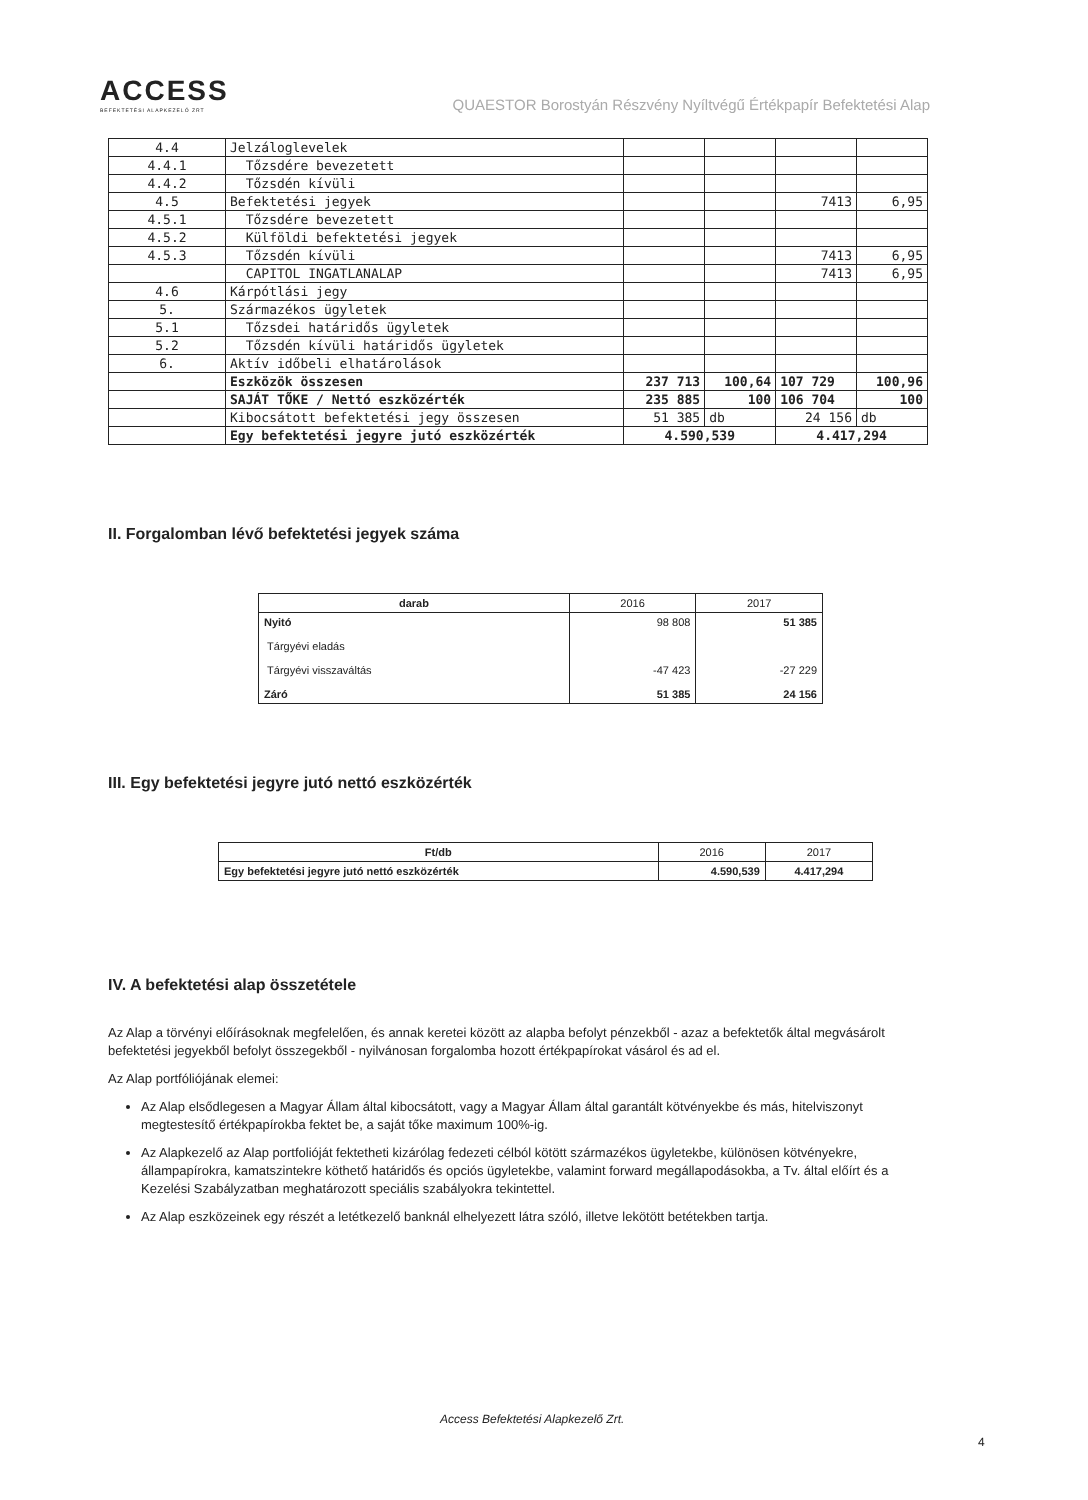ACCESS
BEFEKTETÉSI ALAPKEZELŐ ZRT
QUAESTOR Borostyán Részvény Nyíltvégű Értékpapír Befektetési Alap
| 4.4 | Jelzáloglevelek | | | | |
| 4.4.1 | Tőzsdére bevezetett | | | | |
| 4.4.2 | Tőzsdén kívüli | | | | |
| 4.5 | Befektetési jegyek | | | 7413 | 6,95 |
| 4.5.1 | Tőzsdére bevezetett | | | | |
| 4.5.2 | Külföldi befektetési jegyek | | | | |
| 4.5.3 | Tőzsdén kívüli | | | 7413 | 6,95 |
| | CAPITOL INGATLANALAP | | | 7413 | 6,95 |
| 4.6 | Kárpótlási jegy | | | | |
| 5. | Származékos ügyletek | | | | |
| 5.1 | Tőzsdei határidős ügyletek | | | | |
| 5.2 | Tőzsdén kívüli határidős ügyletek | | | | |
| 6. | Aktív időbeli elhatárolások | | | | |
| | Eszközök összesen | 237 713 | 100,64 | 107 729 | 100,96 |
| | SAJÁT TŐKE / Nettó eszközérték | 235 885 | 100 | 106 704 | 100 |
| | Kibocsátott befektetési jegy összesen | 51 385 | db | 24 156 | db |
| | Egy befektetési jegyre jutó eszközérték | 4.590,539 | | 4.417,294 | |
II. Forgalomban lévő befektetési jegyek száma
| darab | 2016 | 2017 |
| --- | --- | --- |
| Nyitó Tárgyévi eladás Tárgyévi visszaváltás Záró | 98 808 -47 423 51 385 | 51 385 -27 229 24 156 |
III. Egy befektetési jegyre jutó nettó eszközérték
| Ft/db | 2016 | 2017 |
| --- | --- | --- |
| Egy befektetési jegyre jutó nettó eszközérték | 4.590,539 | 4.417,294 |
IV. A befektetési alap összetétele
Az Alap a törvényi előírásoknak megfelelően, és annak keretei között az alapba befolyt pénzekből - azaz a befektetők által megvásárolt befektetési jegyekből befolyt összegekből - nyilvánosan forgalomba hozott értékpapírokat vásárol és ad el.
Az Alap portfóliójának elemei:
Az Alap elsődlegesen a Magyar Állam által kibocsátott, vagy a Magyar Állam által garantált kötvényekbe és más, hitelviszonyt megtestesítő értékpapírokba fektet be, a saját tőke maximum 100%-ig.
Az Alapkezelő az Alap portfolióját fektetheti kizárólag fedezeti célból kötött származékos ügyletekbe, különösen kötvényekre, állampapírokra, kamatszintekre köthető határidős és opciós ügyletekbe, valamint forward megállapodásokba, a Tv. által előírt és a Kezelési Szabályzatban meghatározott speciális szabályokra tekintettel.
Az Alap eszközeinek egy részét a letétkezelő banknál elhelyezett látra szóló, illetve lekötött betétekben tartja.
Access Befektetési Alapkezelő Zrt.
4